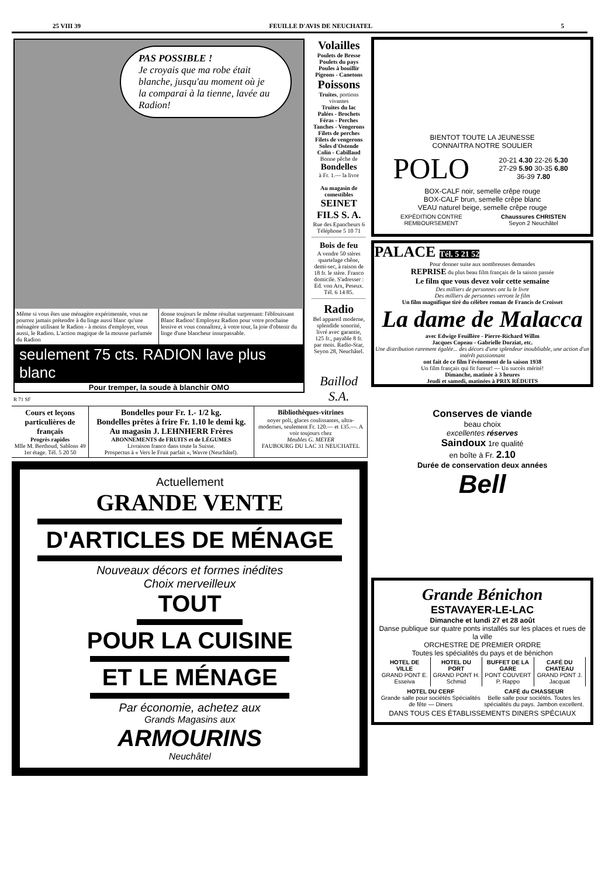25 VIII 39 FEUILLE D'AVIS DE NEUCHATEL 5
PAS POSSIBLE !
Je croyais que ma robe était blanche, jusqu'au moment où je la comparai à la tienne, lavée au Radion!
Même si vous êtes une ménagère expérimentée, vous ne pourrez jamais prétendre à du linge aussi blanc qu'une ménagère utilisant le Radion - à moins d'employer, vous aussi, le Radion. L'action magique de la mousse parfumée du Radion
donne toujours le même résultat surprenant: l'éblouissant Blanc Radion! Employez Radion pour votre prochaine lessive et vous connaîtrez, à votre tour, la joie d'obtenir du linge d'une blancheur insurpassable.
seulement 75 cts. RADION lave plus blanc
Pour tremper, la soude à blanchir OMO
R 71 SF
Volailles
Poulets de Bresse
Poulets du pays
Poules à bouillir
Pigeons - Canetons
Poissons
Truites, portions vivantes
Truites du lac
Palées - Brochets
Féras - Perches
Tanches - Vengerons
Filets de perches
Filets de vengerons
Soles d'Ostende
Colin - Cabillaud
Bonne pêche de
Bondelles
à Fr. 1.— la livre
Au magasin de comestibles
SEINET FILS S. A.
Rue des Epancheurs 6
Téléphone 5 10 71
Bois de feu
A vendre 50 stères quartelage chêne, demi-sec, à raison de 18 fr. le stère. Franco domicile. S'adresser : Ed. von Arx, Peseux. Tél. 6 14 85.
Radio
Bel appareil moderne, splendide sonorité, livré avec garantie, 125 fr., payable 8 fr. par mois. Radio-Star, Seyon 28, Neuchâtel.
Baillod S.A.
Cours et leçons particulières de français
Progrès rapides
Mlle M. Berthoud, Sablons 49 1er étage. Tél. 5 20 50
Bondelles pour Fr. 1.- 1/2 kg.
Bondelles prêtes à frire Fr. 1.10 le demi kg.
Au magasin J. LEHNHERR Frères
ABONNEMENTS de FRUITS et de LÉGUMES
Livraison franco dans toute la Suisse.
Prospectus à « Vers le Fruit parfait », Wavre (Neuchâtel).
Bibliothèques-vitrines
noyer poli, glaces coulissantes, ultra-modernes, seulement Fr. 120.— et 135.—. A voir toujours chez
Meubles G. MEYER
FAUBOURG DU LAC 31 NEUCHATEL
Actuellement
GRANDE VENTE
D'ARTICLES DE MÉNAGE
Nouveaux décors et formes inédites
Choix merveilleux
TOUT
POUR LA CUISINE
ET LE MÉNAGE
Par économie, achetez aux
Grands Magasins aux
ARMOURINS
Neuchâtel
BIENTOT TOUTE LA JEUNESSE
CONNAITRA NOTRE SOULIER
POLO
20-21 4.30 22-26 5.30
27-29 5.90 30-35 6.80
36-39 7.80
BOX-CALF noir, semelle crêpe rouge
BOX-CALF brun, semelle crêpe blanc
VEAU naturel beige, semelle crêpe rouge
EXPÉDITION CONTRE REMBOURSEMENT
Chaussures CHRISTEN
Seyon 2 Neuchâtel
PALACE Tél. 5 21 52
Pour donner suite aux nombreuses demandes
REPRISE du plus beau film français de la saison passée
Le film que vous devez voir cette semaine
Des milliers de personnes ont lu le livre
Des milliers de personnes verront le film
Un film magnifique tiré du célèbre roman de Francis de Croisset
La dame de Malacca
avec Edwige Feuillère - Pierre-Richard Willm
Jacques Copeau - Gabrielle Dorziat, etc.
Une distribution rarement égalée... des décors d'une splendeur inoubliable, une action d'un intérêt passionnant
ont fait de ce film l'événement de la saison 1938
Un film français qui fit fureur! — Un succès mérité!
Dimanche, matinée à 3 heures
Jeudi et samedi, matinées à PRIX RÉDUITS
Conserves de viande
beau choix
excellentes réserves
Saindoux 1re qualité
en boîte à Fr. 2.10
Durée de conservation deux années
Bell
Grande Bénichon
ESTAVAYER-LE-LAC
Dimanche et lundi 27 et 28 août
Danse publique sur quatre ponts installés sur les places et rues de la ville
ORCHESTRE DE PREMIER ORDRE
Toutes les spécialités du pays et de bénichon
HOTEL DE VILLE
GRAND PONT E. Esseiva
HOTEL DU PORT
GRAND PONT H. Schmid
BUFFET DE LA GARE
PONT COUVERT P. Rappo
CAFÉ DU CHATEAU
GRAND PONT J. Jacquat
HOTEL DU CERF
Grande salle pour sociétés Spécialités de fête — Diners
CAFÉ du CHASSEUR
Belle salle pour sociétés. Toutes les spécialités du pays. Jambon excellent.
DANS TOUS CES ÉTABLISSEMENTS DINERS SPÉCIAUX